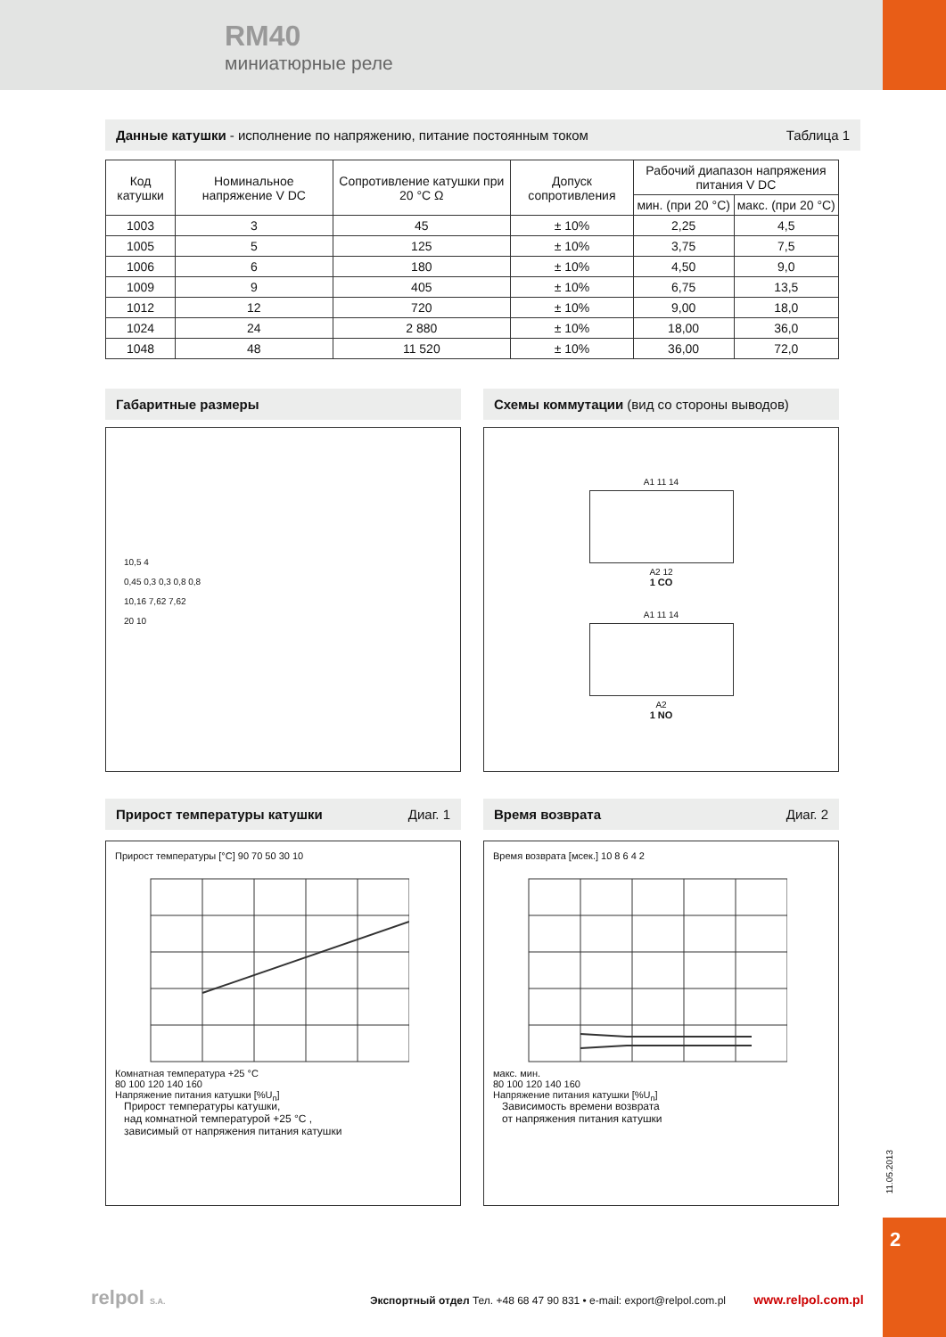RM40
миниатюрные реле
Данные катушки - исполнение по напряжению, питание постоянным током Таблица 1
| Код катушки | Номинальное напряжение V DC | Сопротивление катушки при 20 °C Ω | Допуск сопротивления | Рабочий диапазон напряжения питания V DC | |
| --- | --- | --- | --- | --- | --- |
| | | | | мин. (при 20 °C) | макс. (при 20 °C) |
| 1003 | 3 | 45 | ± 10% | 2,25 | 4,5 |
| 1005 | 5 | 125 | ± 10% | 3,75 | 7,5 |
| 1006 | 6 | 180 | ± 10% | 4,50 | 9,0 |
| 1009 | 9 | 405 | ± 10% | 6,75 | 13,5 |
| 1012 | 12 | 720 | ± 10% | 9,00 | 18,0 |
| 1024 | 24 | 2 880 | ± 10% | 18,00 | 36,0 |
| 1048 | 48 | 11 520 | ± 10% | 36,00 | 72,0 |
Габаритные размеры
10,5 4
0,45 0,3 0,3 0,8 0,8
10,16 7,62 7,62
20 10
Схемы коммутации (вид со стороны выводов)
A1 11 14
A2 12
1 CO
A1 11 14
A2
1 NO
Прирост температуры катушки Диаг. 1
Прирост температуры [°C] 90 70 50 30 10
Комнатная температура +25 °C
80 100 120 140 160
Напряжение питания катушки [%U<sub>n</sub>]
Прирост температуры катушки,
над комнатной температурой +25 °C ,
зависимый от напряжения питания катушки
Время возврата Диаг. 2
Время возврата [мсек.] 10 8 6 4 2
макс. мин.
80 100 120 140 160
Напряжение питания катушки [%U<sub>n</sub>]
Зависимость времени возврата
от напряжения питания катушки
11.05.2013
2
relpol S.A.
Экспортный отдел Тел. +48 68 47 90 831 • e-mail: export@relpol.com.pl www.relpol.com.pl